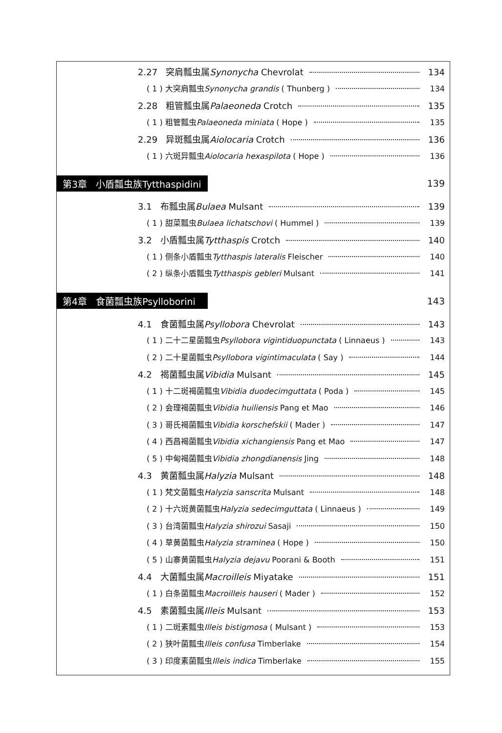2.27 突肩瓢虫属Synonycha Chevrolat 134
( 1 ) 大突肩瓢虫Synonycha grandis ( Thunberg ) 134
2.28 粗管瓢虫属Palaeoneda Crotch 135
( 1 ) 粗管瓢虫Palaeoneda miniata ( Hope ) 135
2.29 异斑瓢虫属Aiolocaria Crotch 136
( 1 ) 六斑异瓢虫Aiolocaria hexaspilota ( Hope ) 136
第3章 小盾瓢虫族Tytthaspidini 139
3.1 布瓢虫属Bulaea Mulsant 139
( 1 ) 甜菜瓢虫Bulaea lichatschovi ( Hummel ) 139
3.2 小盾瓢虫属Tytthaspis Crotch 140
( 1 ) 侧条小盾瓢虫Tytthaspis lateralis Fleischer 140
( 2 ) 纵条小盾瓢虫Tytthaspis gebleri Mulsant 141
第4章 食菌瓢虫族Psylloborini 143
4.1 食菌瓢虫属Psyllobora Chevrolat 143
( 1 ) 二十二星菌瓢虫Psyllobora vigintiduopunctata ( Linnaeus ) 143
( 2 ) 二十星菌瓢虫Psyllobora vigintimaculata ( Say ) 144
4.2 褐菌瓢虫属Vibidia Mulsant 145
( 1 ) 十二斑褐菌瓢虫Vibidia duodecimguttata ( Poda ) 145
( 2 ) 会理褐菌瓢虫Vibidia huiliensis Pang et Mao 146
( 3 ) 哥氏褐菌瓢虫Vibidia korschefskii ( Mader ) 147
( 4 ) 西昌褐菌瓢虫Vibidia xichangiensis Pang et Mao 147
( 5 ) 中甸褐菌瓢虫Vibidia zhongdianensis Jing 148
4.3 黄菌瓢虫属Halyzia Mulsant 148
( 1 ) 梵文菌瓢虫Halyzia sanscrita Mulsant 148
( 2 ) 十六斑黄菌瓢虫Halyzia sedecimguttata ( Linnaeus ) 149
( 3 ) 台湾菌瓢虫Halyzia shirozui Sasaji 150
( 4 ) 草黄菌瓢虫Halyzia straminea ( Hope ) 150
( 5 ) 山寨黄菌瓢虫Halyzia dejavu Poorani & Booth 151
4.4 大菌瓢虫属Macroilleis Miyatake 151
( 1 ) 白条菌瓢虫Macroilleis hauseri ( Mader ) 152
4.5 素菌瓢虫属Illeis Mulsant 153
( 1 ) 二斑素瓢虫Illeis bistigmosa ( Mulsant ) 153
( 2 ) 狭叶菌瓢虫Illeis confusa Timberlake 154
( 3 ) 印度素菌瓢虫Illeis indica Timberlake 155